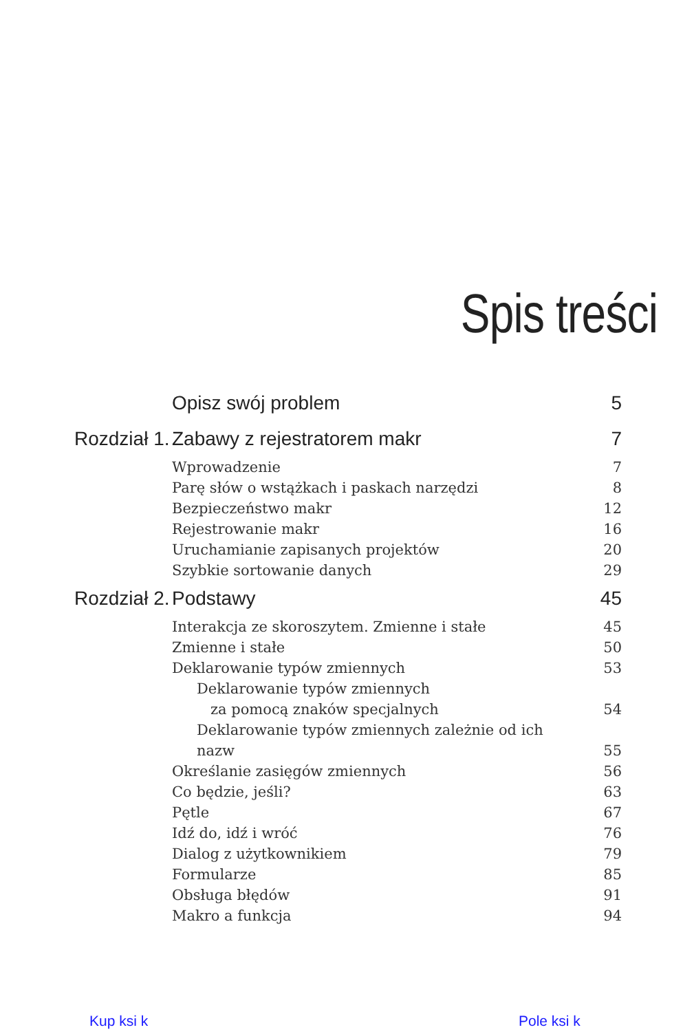Spis treści
| | Opisz swój problem | 5 |
| Rozdział 1. | Zabawy z rejestratorem makr | 7 |
| | Wprowadzenie | 7 |
| | Parę słów o wstążkach i paskach narzędzi | 8 |
| | Bezpieczeństwo makr | 12 |
| | Rejestrowanie makr | 16 |
| | Uruchamianie zapisanych projektów | 20 |
| | Szybkie sortowanie danych | 29 |
| Rozdział 2. | Podstawy | 45 |
| | Interakcja ze skoroszytem. Zmienne i stałe | 45 |
| | Zmienne i stałe | 50 |
| | Deklarowanie typów zmiennych | 53 |
| | Deklarowanie typów zmiennych za pomocą znaków specjalnych | 54 |
| | Deklarowanie typów zmiennych zależnie od ich nazw | 55 |
| | Określanie zasięgów zmiennych | 56 |
| | Co będzie, jeśli? | 63 |
| | Pętle | 67 |
| | Idź do, idź i wróć | 76 |
| | Dialog z użytkownikiem | 79 |
| | Formularze | 85 |
| | Obsługa błędów | 91 |
| | Makro a funkcja | 94 |
Kup ksi k Pole ksi k